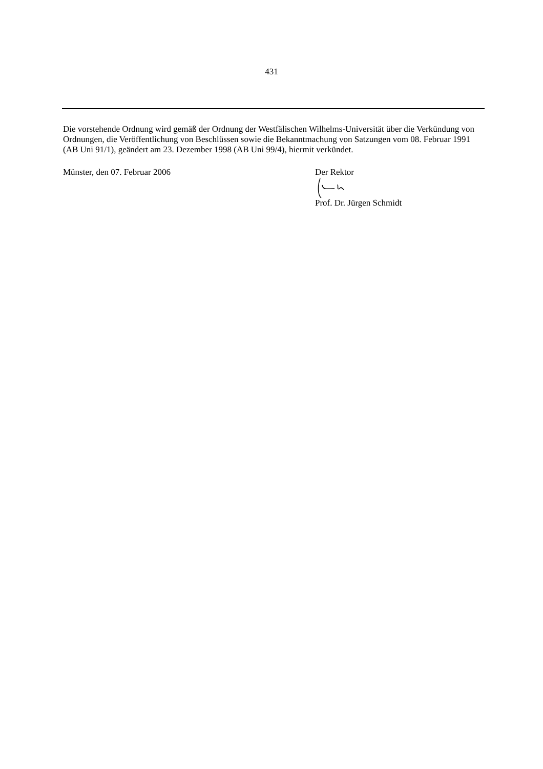431
Die vorstehende Ordnung wird gemäß der Ordnung der Westfälischen Wilhelms-Universität über die Verkündung von Ordnungen, die Veröffentlichung von Beschlüssen sowie die Bekanntmachung von Satzungen vom 08. Februar 1991 (AB Uni 91/1), geändert am 23. Dezember 1998 (AB Uni 99/4), hiermit verkündet.
Münster, den 07. Februar 2006
Der Rektor Prof. Dr. Jürgen Schmidt